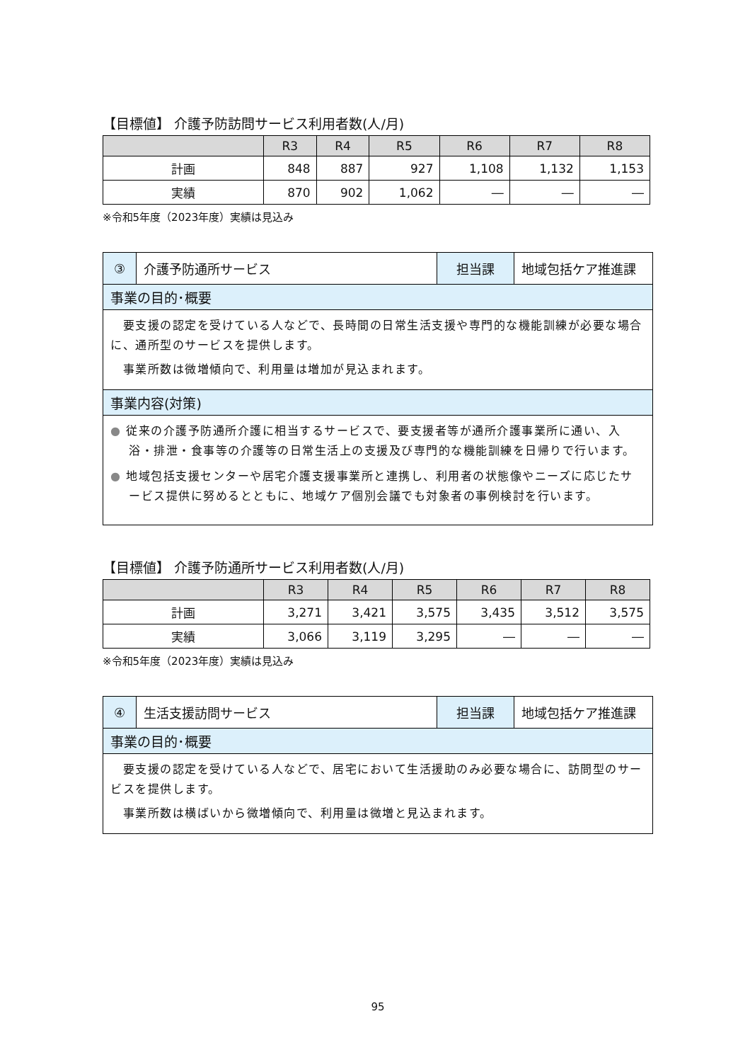【目標値】 介護予防訪問サービス利用者数(人/月)
| | R3 | R4 | R5 | R6 | R7 | R8 |
| --- | --- | --- | --- | --- | --- | --- |
| 計画 | 848 | 887 | 927 | 1,108 | 1,132 | 1,153 |
| 実績 | 870 | 902 | 1,062 | ― | ― | ― |
※令和5年度（2023年度）実績は見込み
③ 介護予防通所サービス 担当課 地域包括ケア推進課
事業の目的･概要
　要支援の認定を受けている人などで、長時間の日常生活支援や専門的な機能訓練が必要な場合に、通所型のサービスを提供します。
　事業所数は微増傾向で、利用量は増加が見込まれます。
事業内容(対策)
● 従来の介護予防通所介護に相当するサービスで、要支援者等が通所介護事業所に通い、入浴・排泄・食事等の介護等の日常生活上の支援及び専門的な機能訓練を日帰りで行います。
● 地域包括支援センターや居宅介護支援事業所と連携し、利用者の状態像やニーズに応じたサービス提供に努めるとともに、地域ケア個別会議でも対象者の事例検討を行います。
【目標値】 介護予防通所サービス利用者数(人/月)
| | R3 | R4 | R5 | R6 | R7 | R8 |
| --- | --- | --- | --- | --- | --- | --- |
| 計画 | 3,271 | 3,421 | 3,575 | 3,435 | 3,512 | 3,575 |
| 実績 | 3,066 | 3,119 | 3,295 | ― | ― | ― |
※令和5年度（2023年度）実績は見込み
④ 生活支援訪問サービス 担当課 地域包括ケア推進課
事業の目的･概要
　要支援の認定を受けている人などで、居宅において生活援助のみ必要な場合に、訪問型のサービスを提供します。
　事業所数は横ばいから微増傾向で、利用量は微増と見込まれます。
95